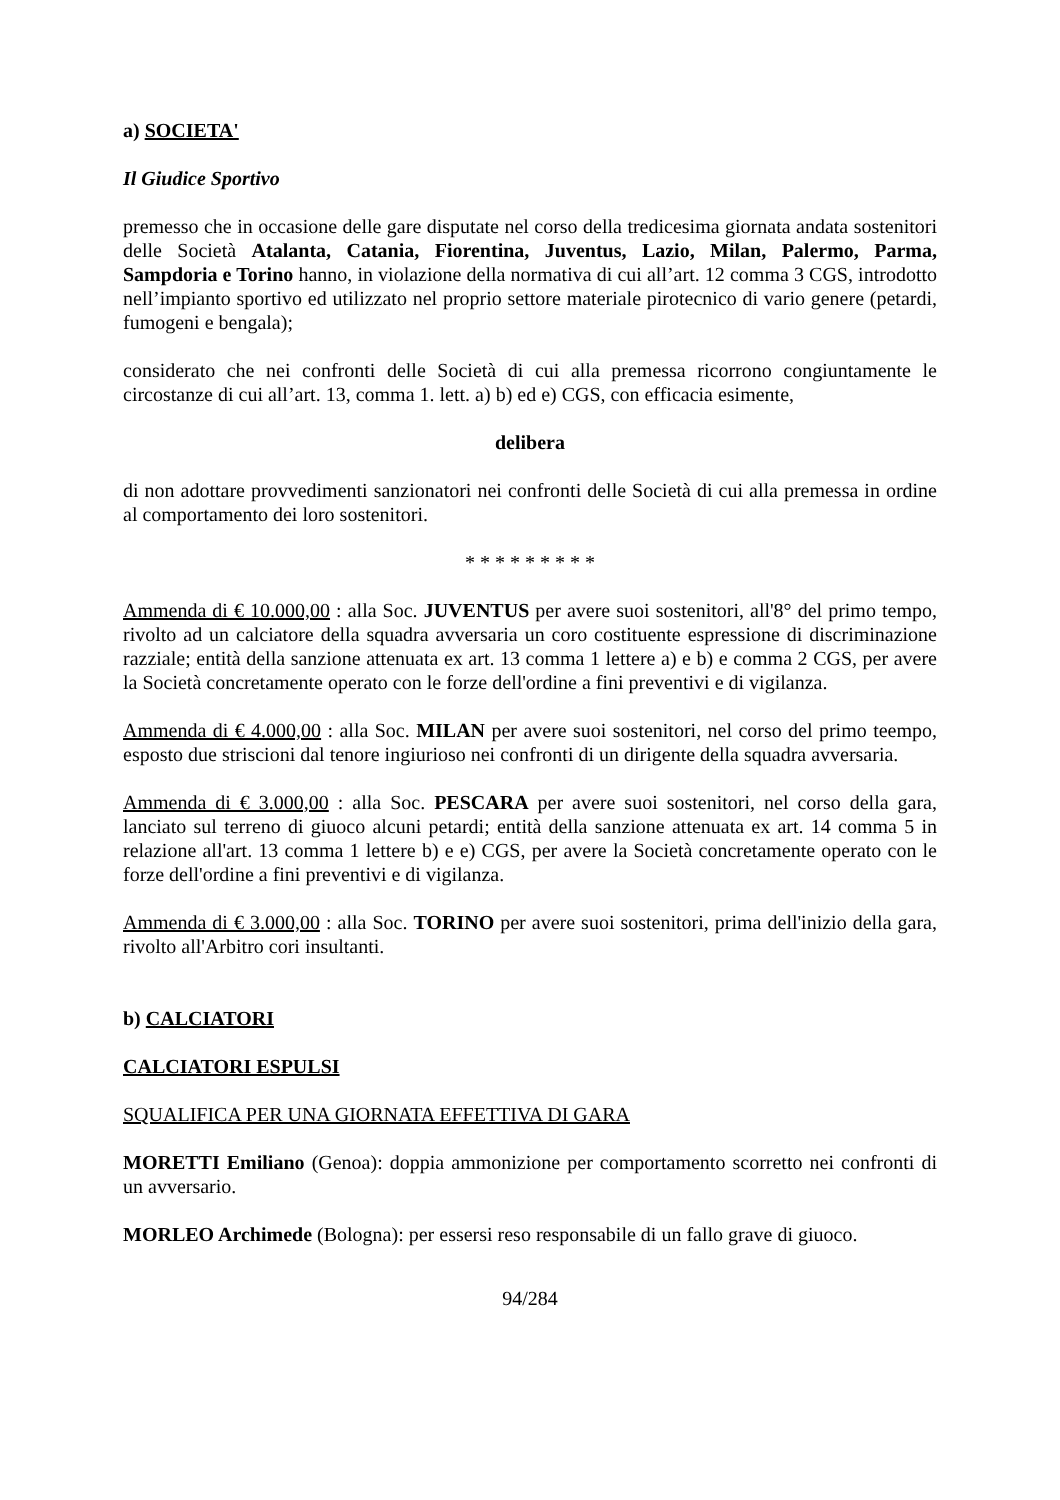a) SOCIETA'
Il Giudice Sportivo
premesso che in occasione delle gare disputate nel corso della tredicesima giornata andata sostenitori delle Società Atalanta, Catania, Fiorentina, Juventus, Lazio, Milan, Palermo, Parma, Sampdoria e Torino hanno, in violazione della normativa di cui all’art. 12 comma 3 CGS, introdotto nell’impianto sportivo ed utilizzato nel proprio settore materiale pirotecnico di vario genere (petardi, fumogeni e bengala);
considerato che nei confronti delle Società di cui alla premessa ricorrono congiuntamente le circostanze di cui all’art. 13, comma 1. lett. a) b) ed e) CGS, con efficacia esimente,
delibera
di non adottare provvedimenti sanzionatori nei confronti delle Società di cui alla premessa in ordine al comportamento dei loro sostenitori.
* * * * * * * * *
Ammenda di € 10.000,00 : alla Soc. JUVENTUS per avere suoi sostenitori, all'8° del primo tempo, rivolto ad un calciatore della squadra avversaria un coro costituente espressione di discriminazione razziale; entità della sanzione attenuata ex art. 13 comma 1 lettere a) e b) e comma 2 CGS, per avere la Società concretamente operato con le forze dell'ordine a fini preventivi e di vigilanza.
Ammenda di € 4.000,00 : alla Soc. MILAN per avere suoi sostenitori, nel corso del primo teempo, esposto due striscioni dal tenore ingiurioso nei confronti di un dirigente della squadra avversaria.
Ammenda di € 3.000,00 : alla Soc. PESCARA per avere suoi sostenitori, nel corso della gara, lanciato sul terreno di giuoco alcuni petardi; entità della sanzione attenuata ex art. 14 comma 5 in relazione all'art. 13 comma 1 lettere b) e e) CGS, per avere la Società concretamente operato con le forze dell'ordine a fini preventivi e di vigilanza.
Ammenda di € 3.000,00 : alla Soc. TORINO per avere suoi sostenitori, prima dell'inizio della gara, rivolto all'Arbitro cori insultanti.
b) CALCIATORI
CALCIATORI ESPULSI
SQUALIFICA PER UNA GIORNATA EFFETTIVA DI GARA
MORETTI Emiliano (Genoa): doppia ammonizione per comportamento scorretto nei confronti di un avversario.
MORLEO Archimede (Bologna): per essersi reso responsabile di un fallo grave di giuoco.
94/284